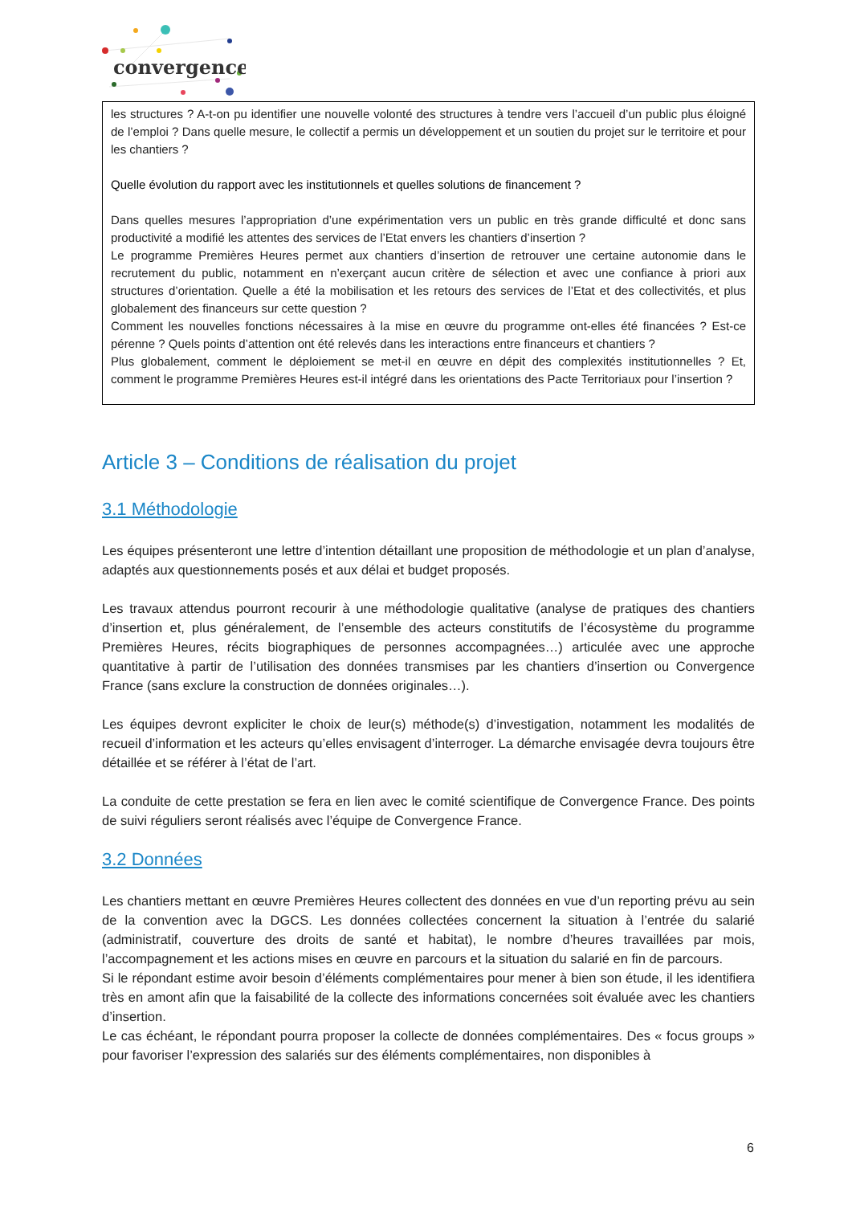convergence
les structures ? A-t-on pu identifier une nouvelle volonté des structures à tendre vers l’accueil d’un public plus éloigné de l’emploi ? Dans quelle mesure, le collectif a permis un développement et un soutien du projet sur le territoire et pour les chantiers ?
Quelle évolution du rapport avec les institutionnels et quelles solutions de financement ?
Dans quelles mesures l’appropriation d’une expérimentation vers un public en très grande difficulté et donc sans productivité a modifié les attentes des services de l’Etat envers les chantiers d’insertion ?
Le programme Premières Heures permet aux chantiers d’insertion de retrouver une certaine autonomie dans le recrutement du public, notamment en n’exerçant aucun critère de sélection et avec une confiance à priori aux structures d’orientation. Quelle a été la mobilisation et les retours des services de l’Etat et des collectivités, et plus globalement des financeurs sur cette question ?
Comment les nouvelles fonctions nécessaires à la mise en œuvre du programme ont-elles été financées ? Est-ce pérenne ? Quels points d’attention ont été relevés dans les interactions entre financeurs et chantiers ?
Plus globalement, comment le déploiement se met-il en œuvre en dépit des complexités institutionnelles ? Et, comment le programme Premières Heures est-il intégré dans les orientations des Pacte Territoriaux pour l’insertion ?
Article 3 – Conditions de réalisation du projet
3.1 Méthodologie
Les équipes présenteront une lettre d’intention détaillant une proposition de méthodologie et un plan d’analyse, adaptés aux questionnements posés et aux délai et budget proposés.
Les travaux attendus pourront recourir à une méthodologie qualitative (analyse de pratiques des chantiers d’insertion et, plus généralement, de l’ensemble des acteurs constitutifs de l’écosystème du programme Premières Heures, récits biographiques de personnes accompagnées…) articulée avec une approche quantitative à partir de l’utilisation des données transmises par les chantiers d’insertion ou Convergence France (sans exclure la construction de données originales…).
Les équipes devront expliciter le choix de leur(s) méthode(s) d’investigation, notamment les modalités de recueil d’information et les acteurs qu’elles envisagent d’interroger. La démarche envisagée devra toujours être détaillée et se référer à l’état de l’art.
La conduite de cette prestation se fera en lien avec le comité scientifique de Convergence France. Des points de suivi réguliers seront réalisés avec l’équipe de Convergence France.
3.2 Données
Les chantiers mettant en œuvre Premières Heures collectent des données en vue d’un reporting prévu au sein de la convention avec la DGCS. Les données collectées concernent la situation à l’entrée du salarié (administratif, couverture des droits de santé et habitat), le nombre d’heures travaillées par mois, l’accompagnement et les actions mises en œuvre en parcours et la situation du salarié en fin de parcours.
Si le répondant estime avoir besoin d’éléments complémentaires pour mener à bien son étude, il les identifiera très en amont afin que la faisabilité de la collecte des informations concernées soit évaluée avec les chantiers d’insertion.
Le cas échéant, le répondant pourra proposer la collecte de données complémentaires. Des « focus groups » pour favoriser l’expression des salariés sur des éléments complémentaires, non disponibles à
6